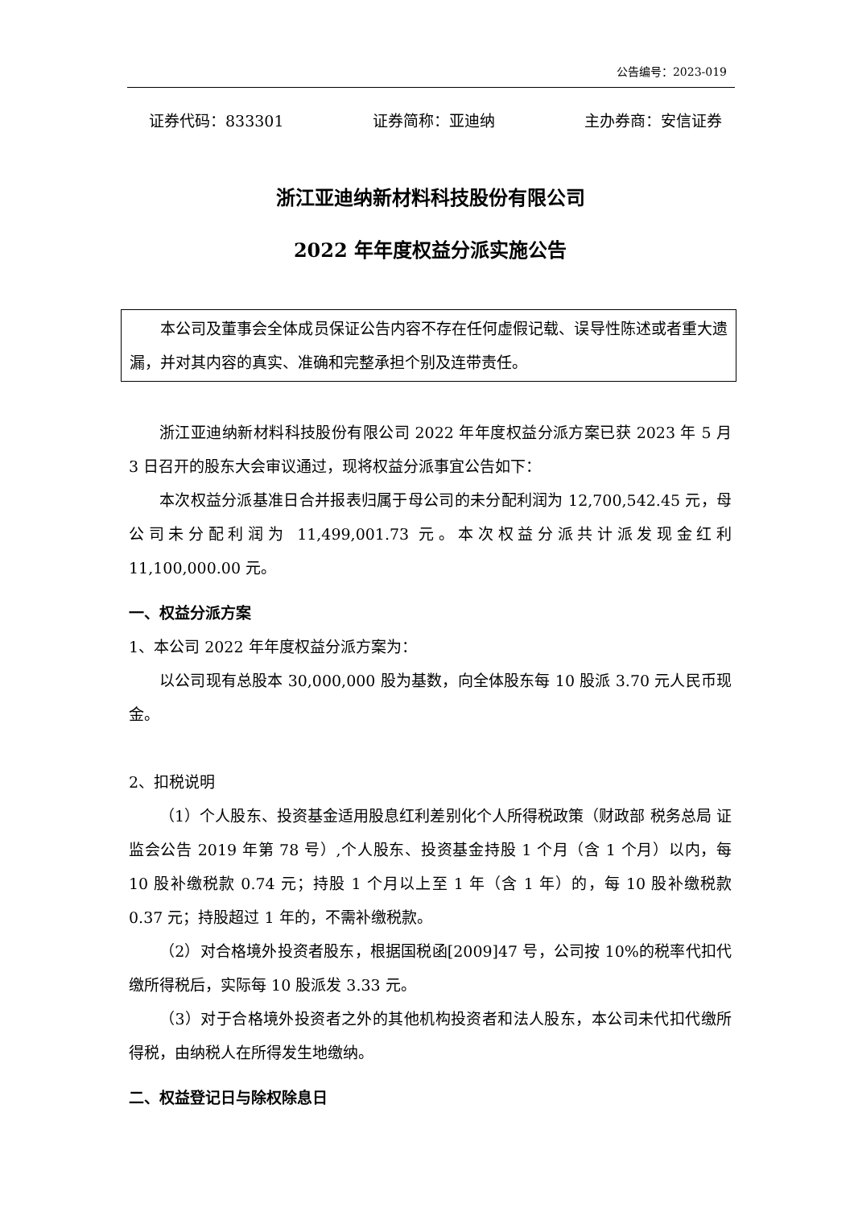公告编号：2023-019
证券代码：833301 证券简称：亚迪纳 主办券商：安信证券
浙江亚迪纳新材料科技股份有限公司
2022 年年度权益分派实施公告
本公司及董事会全体成员保证公告内容不存在任何虚假记载、误导性陈述或者重大遗漏，并对其内容的真实、准确和完整承担个别及连带责任。
浙江亚迪纳新材料科技股份有限公司 2022 年年度权益分派方案已获 2023 年 5 月 3 日召开的股东大会审议通过，现将权益分派事宜公告如下：
本次权益分派基准日合并报表归属于母公司的未分配利润为 12,700,542.45 元，母公司未分配利润为 11,499,001.73 元。本次权益分派共计派发现金红利 11,100,000.00 元。
一、权益分派方案
1、本公司 2022 年年度权益分派方案为：
以公司现有总股本 30,000,000 股为基数，向全体股东每 10 股派 3.70 元人民币现金。
2、扣税说明
（1）个人股东、投资基金适用股息红利差别化个人所得税政策（财政部 税务总局 证监会公告 2019 年第 78 号）,个人股东、投资基金持股 1 个月（含 1 个月）以内，每 10 股补缴税款 0.74 元；持股 1 个月以上至 1 年（含 1 年）的，每 10 股补缴税款 0.37 元；持股超过 1 年的，不需补缴税款。
（2）对合格境外投资者股东，根据国税函[2009]47 号，公司按 10%的税率代扣代缴所得税后，实际每 10 股派发 3.33 元。
（3）对于合格境外投资者之外的其他机构投资者和法人股东，本公司未代扣代缴所得税，由纳税人在所得发生地缴纳。
二、权益登记日与除权除息日